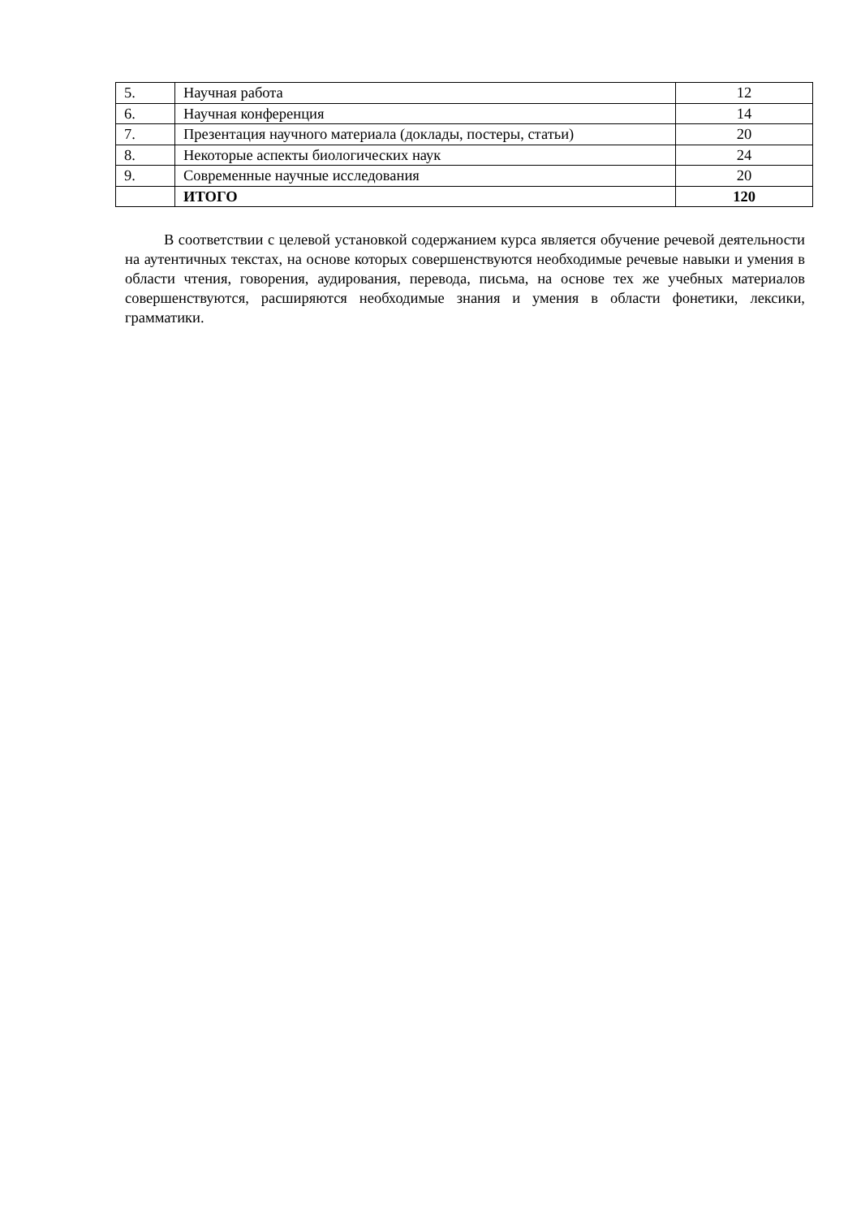| 5. | Научная работа | 12 |
| 6. | Научная конференция | 14 |
| 7. | Презентация научного материала (доклады, постеры, статьи) | 20 |
| 8. | Некоторые аспекты биологических наук | 24 |
| 9. | Современные научные исследования | 20 |
| | ИТОГО | 120 |
В соответствии с целевой установкой содержанием курса является обучение речевой деятельности на аутентичных текстах, на основе которых совершенствуются необходимые речевые навыки и умения в области чтения, говорения, аудирования, перевода, письма, на основе тех же учебных материалов совершенствуются, расширяются необходимые знания и умения в области фонетики, лексики, грамматики.